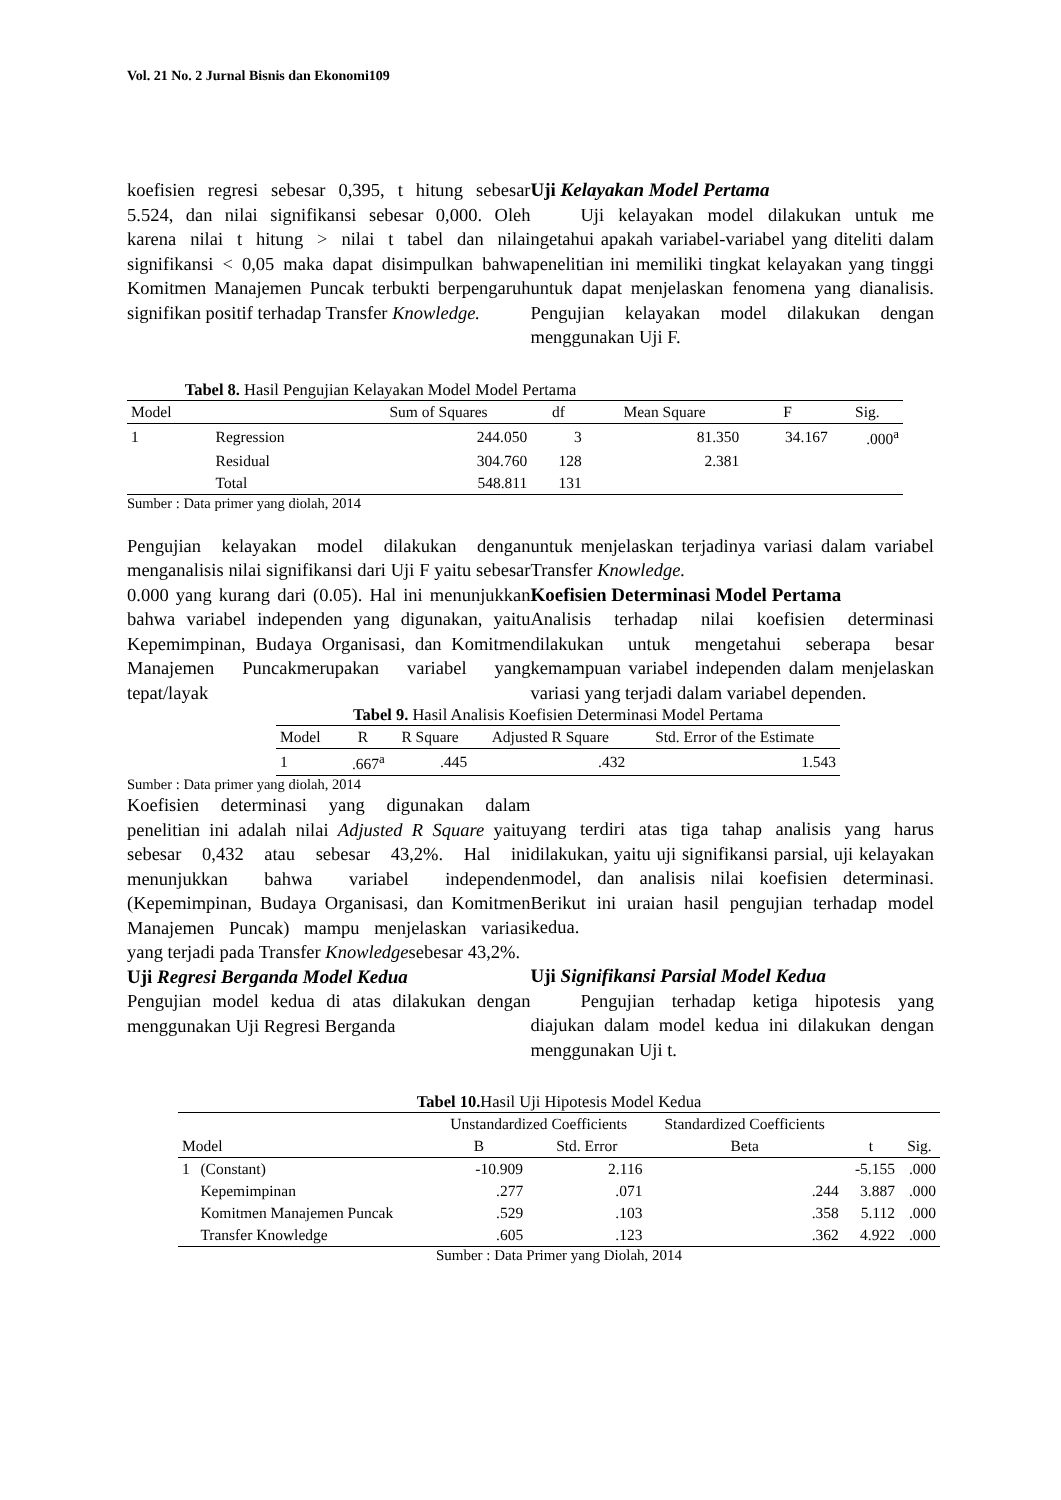Vol. 21 No. 2 Jurnal Bisnis dan Ekonomi109
koefisien regresi sebesar 0,395, t hitung sebesar 5.524, dan nilai signifikansi sebesar 0,000. Oleh karena nilai t hitung > nilai t tabel dan nilai signifikansi < 0,05 maka dapat disimpulkan bahwa Komitmen Manajemen Puncak terbukti berpengaruh signifikan positif terhadap Transfer Knowledge.
Uji Kelayakan Model Pertama
Uji kelayakan model dilakukan untuk me ngetahui apakah variabel-variabel yang diteliti dalam penelitian ini memiliki tingkat kelayakan yang tinggi untuk dapat menjelaskan fenomena yang dianalisis. Pengujian kelayakan model dilakukan dengan menggunakan Uji F.
Tabel 8. Hasil Pengujian Kelayakan Model Model Pertama
| Model | | Sum of Squares | df | Mean Square | F | Sig. |
| --- | --- | --- | --- | --- | --- | --- |
| 1 | Regression | 244.050 | 3 | 81.350 | 34.167 | .000<sup>a</sup> |
| | Residual | 304.760 | 128 | 2.381 | | |
| | Total | 548.811 | 131 | | | |
Sumber : Data primer yang diolah, 2014
Pengujian kelayakan model dilakukan dengan menganalisis nilai signifikansi dari Uji F yaitu sebesar 0.000 yang kurang dari (0.05). Hal ini menunjukkan bahwa variabel independen yang digunakan, yaitu Kepemimpinan, Budaya Organisasi, dan Komitmen Manajemen Puncakmerupakan variabel yang tepat/layak
untuk menjelaskan terjadinya variasi dalam variabel Transfer Knowledge.
Koefisien Determinasi Model Pertama
Analisis terhadap nilai koefisien determinasi dilakukan untuk mengetahui seberapa besar kemampuan variabel independen dalam menjelaskan variasi yang terjadi dalam variabel dependen.
Tabel 9. Hasil Analisis Koefisien Determinasi Model Pertama
| Model | R | R Square | Adjusted R Square | Std. Error of the Estimate |
| --- | --- | --- | --- | --- |
| 1 | .667<sup>a</sup> | .445 | .432 | 1.543 |
Sumber : Data primer yang diolah, 2014
Koefisien determinasi yang digunakan dalam penelitian ini adalah nilai Adjusted R Square yaitu sebesar 0,432 atau sebesar 43,2%. Hal ini menunjukkan bahwa variabel independen (Kepemimpinan, Budaya Organisasi, dan Komitmen Manajemen Puncak) mampu menjelaskan variasi yang terjadi pada Transfer Knowledgesebesar 43,2%.
Uji Regresi Berganda Model Kedua
Pengujian model kedua di atas dilakukan dengan menggunakan Uji Regresi Berganda
yang terdiri atas tiga tahap analisis yang harus dilakukan, yaitu uji signifikansi parsial, uji kelayakan model, dan analisis nilai koefisien determinasi. Berikut ini uraian hasil pengujian terhadap model kedua.
Uji Signifikansi Parsial Model Kedua
Pengujian terhadap ketiga hipotesis yang diajukan dalam model kedua ini dilakukan dengan menggunakan Uji t.
Tabel 10. Hasil Uji Hipotesis Model Kedua
| | | Unstandardized Coefficients | | Standardized Coefficients | | |
| --- | --- | --- | --- | --- | --- | --- |
| Model | | B | Std. Error | Beta | t | Sig. |
| 1 | (Constant) | -10.909 | 2.116 | | -5.155 | .000 |
| | Kepemimpinan | .277 | .071 | .244 | 3.887 | .000 |
| | Komitmen Manajemen Puncak | .529 | .103 | .358 | 5.112 | .000 |
| | Transfer Knowledge | .605 | .123 | .362 | 4.922 | .000 |
Sumber : Data Primer yang Diolah, 2014